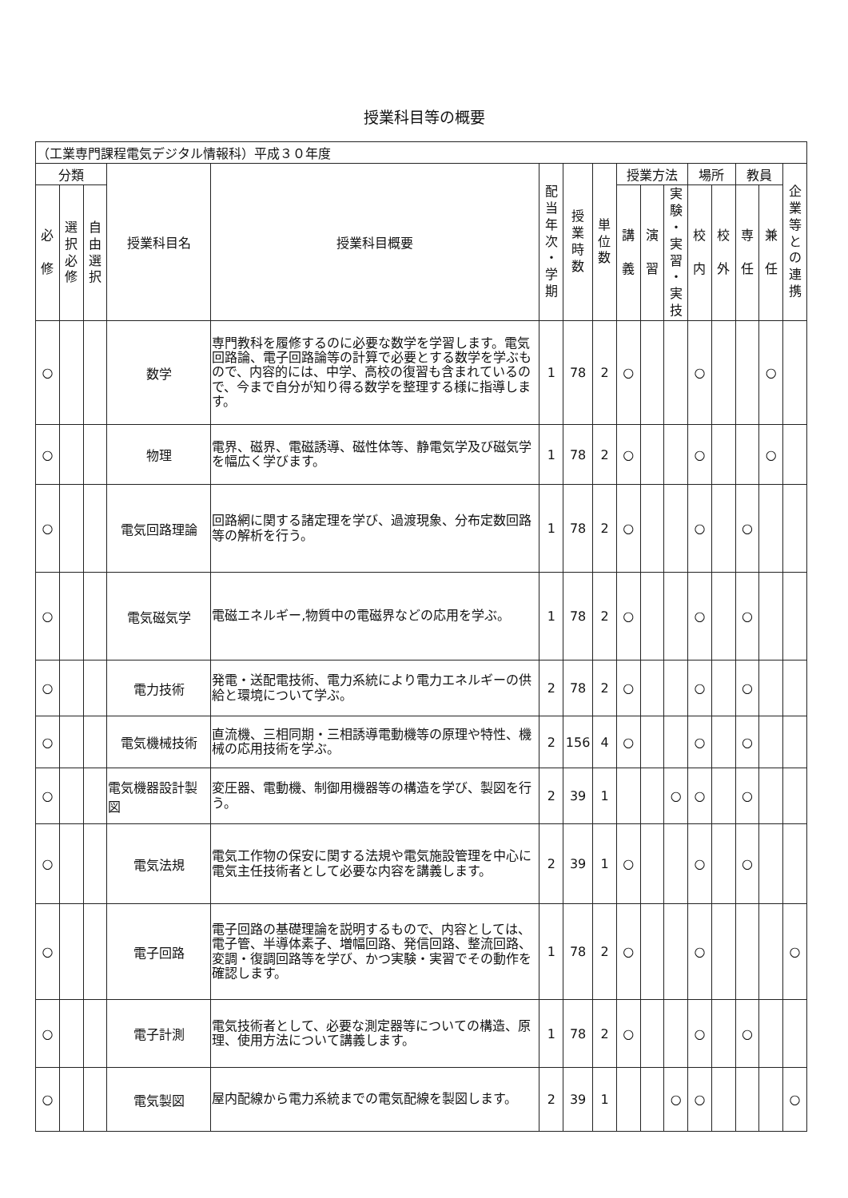授業科目等の概要
| （工業専門課程電気デジタル情報科）平成３０年度 | | | | | | | | | | | | | | | |
| 分類 | | | 授業科目名 | 授業科目概要 | 配 当 年 次 ・ 学 期 | 授 業 時 数 | 単 位 数 | 授業方法 | | | 場所 | | 教員 | | 企 業 等 と の 連 携 |
| 必 修 | 選 択 必 修 | 自 由 選 択 | | | | | | 講 義 | 演 習 | 実 験 ・ 実 習 ・ 実 技 | 校 内 | 校 外 | 専 任 | 兼 任 | |
| ○ | | | 数学 | 専門教科を履修するのに必要な数学を学習します。電気回路論、電子回路論等の計算で必要とする数学を学ぶもので、内容的には、中学、高校の復習も含まれているので、今まで自分が知り得る数学を整理する様に指導します。 | 1 | 78 | 2 | ○ | | | ○ | | | ○ | |
| ○ | | | 物理 | 電界、磁界、電磁誘導、磁性体等、静電気学及び磁気学を幅広く学びます。 | 1 | 78 | 2 | ○ | | | ○ | | | ○ | |
| ○ | | | 電気回路理論 | 回路網に関する諸定理を学び、過渡現象、分布定数回路等の解析を行う。 | 1 | 78 | 2 | ○ | | | ○ | | ○ | | |
| ○ | | | 電気磁気学 | 電磁エネルギー,物質中の電磁界などの応用を学ぶ。 | 1 | 78 | 2 | ○ | | | ○ | | ○ | | |
| ○ | | | 電力技術 | 発電・送配電技術、電力系統により電力エネルギーの供給と環境について学ぶ。 | 2 | 78 | 2 | ○ | | | ○ | | ○ | | |
| ○ | | | 電気機械技術 | 直流機、三相同期・三相誘導電動機等の原理や特性、機械の応用技術を学ぶ。 | 2 | 156 | 4 | ○ | | | ○ | | ○ | | |
| ○ | | | 電気機器設計製図 | 変圧器、電動機、制御用機器等の構造を学び、製図を行う。 | 2 | 39 | 1 | | | ○ | ○ | | ○ | | |
| ○ | | | 電気法規 | 電気工作物の保安に関する法規や電気施設管理を中心に電気主任技術者として必要な内容を講義します。 | 2 | 39 | 1 | ○ | | | ○ | | ○ | | |
| ○ | | | 電子回路 | 電子回路の基礎理論を説明するもので、内容としては、電子管、半導体素子、増幅回路、発信回路、整流回路、変調・復調回路等を学び、かつ実験・実習でその動作を確認します。 | 1 | 78 | 2 | ○ | | | ○ | | | | ○ |
| ○ | | | 電子計測 | 電気技術者として、必要な測定器等についての構造、原理、使用方法について講義します。 | 1 | 78 | 2 | ○ | | | ○ | | ○ | | |
| ○ | | | 電気製図 | 屋内配線から電力系統までの電気配線を製図します。 | 2 | 39 | 1 | | | ○ | ○ | | | | ○ |